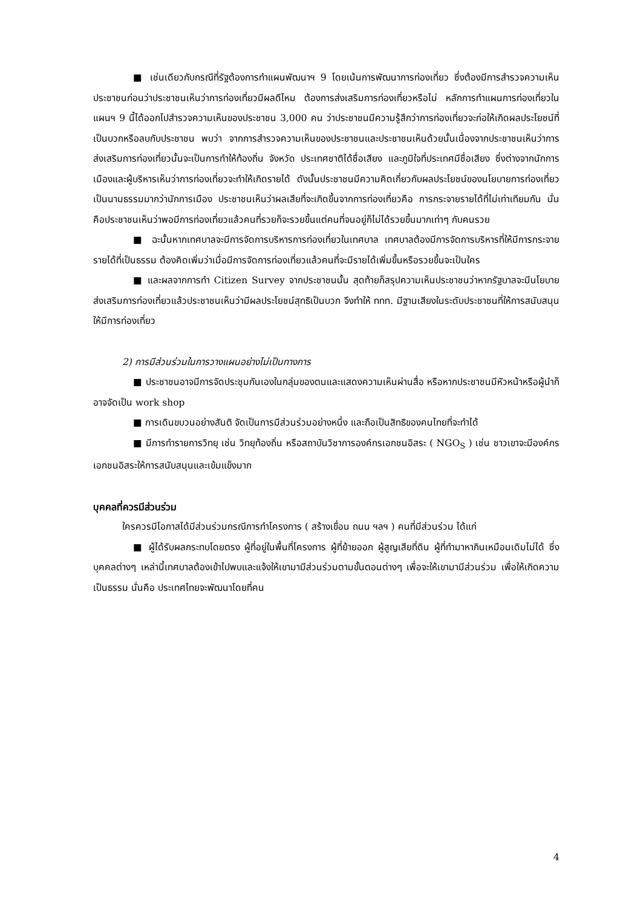■ เช่นเดียวกับกรณีที่รัฐต้องการทำแผนพัฒนาฯ 9 โดยเน้นการพัฒนาการท่องเที่ยว ซึ่งต้องมีการสำรวจความเห็นประชาชนก่อนว่าประชาชนเห็นว่าการท่องเที่ยวมีผลดีไหม ต้องการส่งเสริมการท่องเที่ยวหรือไม่ หลักการทำแผนการท่องเที่ยวในแผนฯ 9 นี้ได้ออกไปสำรวจความเห็นของประชาชน 3,000 คน ว่าประชาชนมีความรู้สึกว่าการท่องเที่ยวจะก่อให้เกิดผลประโยชน์ที่เป็นบวกหรือลบกับประชาชน พบว่า จากการสำรวจความเห็นของประชาชนและประชาชนเห็นด้วยนั้นเนื่องจากประชาชนเห็นว่าการส่งเสริมการท่องเที่ยวนั้นจะเป็นการทำให้ท้องถิ่น จังหวัด ประเทศชาติได้ชื่อเสียง และภูมิใจที่ประเทศมีชื่อเสียง ซึ่งต่างจากนักการเมืองและผู้บริหารเห็นว่าการท่องเที่ยวจะทำให้เกิดรายได้ ดังนั้นประชาชนมีความคิดเกี่ยวกับผลประโยชน์ของนโยบายการท่องเที่ยวเป็นนามธรรมมากว่านักการเมือง ประชาชนเห็นว่าผลเสียที่จะเกิดขึ้นจากการท่องเที่ยวคือ การกระจายรายได้ที่ไม่เท่าเทียมกัน นั่นคือประชาชนเห็นว่าพอมีการท่องเที่ยวแล้วคนที่รวยก็จะรวยขึ้นแต่คนที่จนอยู่ก็ไม่ได้รวยขึ้นมากเท่าๆ กับคนรวย
■ ฉะนั้นหากเทศบาลจะมีการจัดการบริหารการท่องเที่ยวในเทศบาล เทศบาลต้องมีการจัดการบริหารที่ให้มีการกระจายรายได้ที่เป็นธรรม ต้องคิดเพิ่มว่าเมื่อมีการจัดการท่องเที่ยวแล้วคนที่จะมีรายได้เพิ่มขึ้นหรือรวยขึ้นจะเป็นใคร
■ และผลจากการทำ Citizen Survey จากประชาชนนั้น สุดท้ายก็สรุปความเห็นประชาชนว่าหากรัฐบาลจะมีนโยบายส่งเสริมการท่องเที่ยวแล้วประชาชนเห็นว่ามีผลประโยชน์สุทธิเป็นบวก จึงทำให้ ททท. มีฐานเสียงในระดับประชาชนที่ให้การสนับสนุนให้มีการท่องเที่ยว
2) การมีส่วนร่วมในการวางแผนอย่างไม่เป็นทางการ
■ ประชาชนอาจมีการจัดประชุมกันเองในกลุ่มของตนและแสดงความเห็นผ่านสื่อ หรือหากประชาชนมีหัวหน้าหรือผู้นำก็อาจจัดเป็น work shop
■ การเดินขบวนอย่างสันติ จัดเป็นการมีส่วนร่วมอย่างหนึ่ง และถือเป็นสิทธิของคนไทยที่จะทำได้
■ มีการทำรายการวิทยุ เช่น วิทยุท้องถิ่น หรือสถาบันวิชาการองค์กรเอกชนอิสระ ( NGO<sub>S</sub> ) เช่น ชาวเขาจะมีองค์กรเอกชนอิสระให้การสนับสนุนและเข้มแข็งมาก
บุคคลที่ควรมีส่วนร่วม
ใครควรมีโอกาสได้มีส่วนร่วมกรณีการทำโครงการ ( สร้างเขื่อน ถนน ฯลฯ ) คนที่มีส่วนร่วม ได้แก่
■ ผู้ได้รับผลกระทบโดยตรง ผู้ที่อยู่ในพื้นที่โครงการ ผู้ที่ย้ายออก ผู้สูญเสียที่ดิน ผู้ที่ทำมาหากินเหมือนเดิมไม่ได้ ซึ่งบุคคลต่างๆ เหล่านี้เทศบาลต้องเข้าไปพบและแจ้งให้เขามามีส่วนร่วมตามขั้นตอนต่างๆ เพื่อจะให้เขามามีส่วนร่วม เพื่อให้เกิดความเป็นธรรม นั่นคือ ประเทศไทยจะพัฒนาโดยที่คน
4